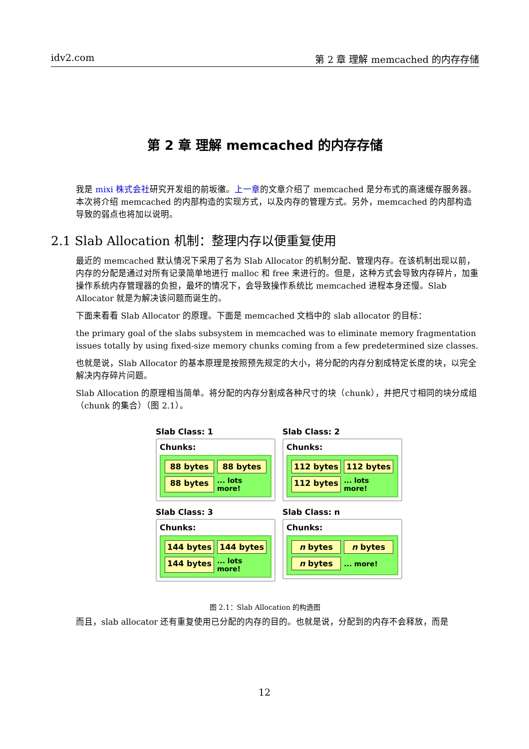idv2.com 第 2 章 理解 memcached 的内存存储
第 2 章 理解 memcached 的内存存储
我是 mixi 株式会社研究开发组的前坂徹。上一章的文章介绍了 memcached 是分布式的高速缓存服务器。本次将介绍 memcached 的内部构造的实现方式，以及内存的管理方式。另外，memcached 的内部构造导致的弱点也将加以说明。
2.1 Slab Allocation 机制：整理内存以便重复使用
最近的 memcached 默认情况下采用了名为 Slab Allocator 的机制分配、管理内存。在该机制出现以前，内存的分配是通过对所有记录简单地进行 malloc 和 free 来进行的。但是，这种方式会导致内存碎片，加重操作系统内存管理器的负担，最坏的情况下，会导致操作系统比 memcached 进程本身还慢。Slab Allocator 就是为解决该问题而诞生的。
下面来看看 Slab Allocator 的原理。下面是 memcached 文档中的 slab allocator 的目标：
the primary goal of the slabs subsystem in memcached was to eliminate memory fragmentation issues totally by using fixed-size memory chunks coming from a few predetermined size classes.
也就是说，Slab Allocator 的基本原理是按照预先规定的大小，将分配的内存分割成特定长度的块，以完全解决内存碎片问题。
Slab Allocation 的原理相当简单。将分配的内存分割成各种尺寸的块（chunk），并把尺寸相同的块分成组（chunk 的集合）（图 2.1）。
Slab Class: 1
Chunks:
88 bytes
88 bytes
88 bytes
... lots more!
Slab Class: 2
Chunks:
112 bytes
112 bytes
112 bytes
... lots more!
Slab Class: 3
Chunks:
144 bytes
144 bytes
144 bytes
... lots more!
Slab Class: n
Chunks:
n bytes
n bytes
n bytes
... more!
图 2.1：Slab Allocation 的构造图
而且，slab allocator 还有重复使用已分配的内存的目的。也就是说，分配到的内存不会释放，而是
12